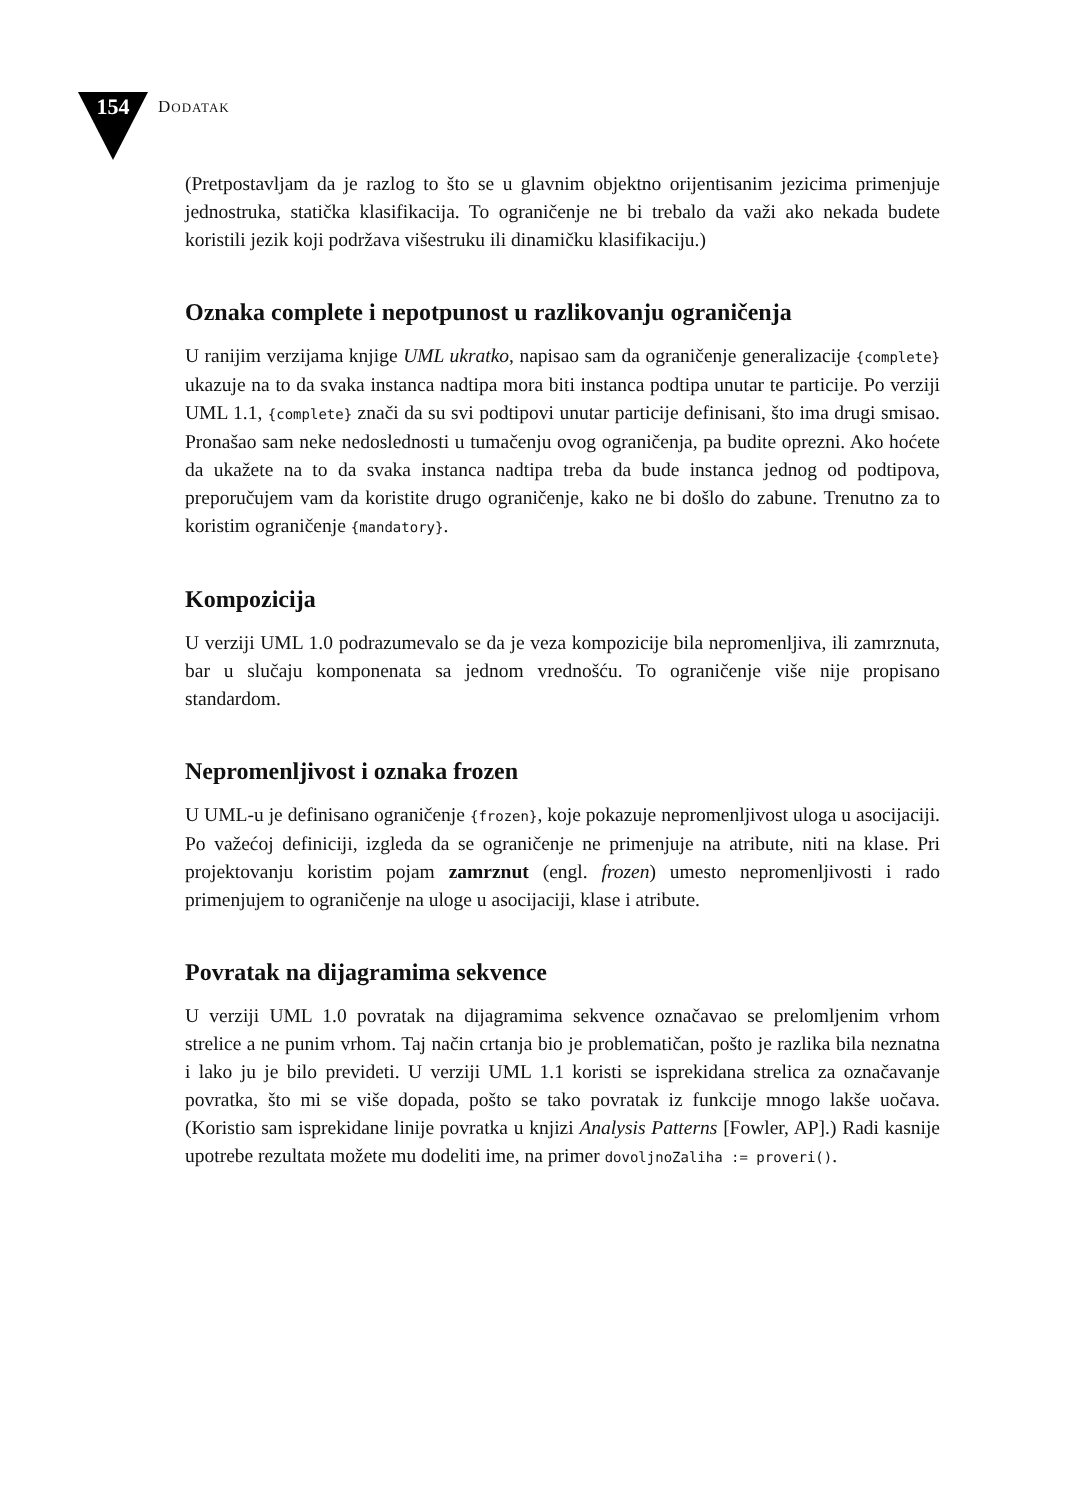154 DODATAK
(Pretpostavljam da je razlog to što se u glavnim objektno orijentisanim jezicima primenjuje jednostruka, statička klasifikacija. To ograničenje ne bi trebalo da važi ako nekada budete koristili jezik koji podržava višestruku ili dinamičku klasifikaciju.)
Oznaka complete i nepotpunost u razlikovanju ograničenja
U ranijim verzijama knjige UML ukratko, napisao sam da ograničenje generalizacije {complete} ukazuje na to da svaka instanca nadtipa mora biti instanca podtipa unutar te particije. Po verziji UML 1.1, {complete} znači da su svi podtipovi unutar particije definisani, što ima drugi smisao. Pronašao sam neke nedoslednosti u tumačenju ovog ograničenja, pa budite oprezni. Ako hoćete da ukažete na to da svaka instanca nadtipa treba da bude instanca jednog od podtipova, preporučujem vam da koristite drugo ograničenje, kako ne bi došlo do zabune. Trenutno za to koristim ograničenje {mandatory}.
Kompozicija
U verziji UML 1.0 podrazumevalo se da je veza kompozicije bila nepromenljiva, ili zamrznuta, bar u slučaju komponenata sa jednom vrednošću. To ograničenje više nije propisano standardom.
Nepromenljivost i oznaka frozen
U UML-u je definisano ograničenje {frozen}, koje pokazuje nepromenljivost uloga u asocijaciji. Po važećoj definiciji, izgleda da se ograničenje ne primenjuje na atribute, niti na klase. Pri projektovanju koristim pojam zamrznut (engl. frozen) umesto nepromenljivosti i rado primenjujem to ograničenje na uloge u asocijaciji, klase i atribute.
Povratak na dijagramima sekvence
U verziji UML 1.0 povratak na dijagramima sekvence označavao se prelomljenim vrhom strelice a ne punim vrhom. Taj način crtanja bio je problematičan, pošto je razlika bila neznatna i lako ju je bilo prevideti. U verziji UML 1.1 koristi se isprekidana strelica za označavanje povratka, što mi se više dopada, pošto se tako povratak iz funkcije mnogo lakše uočava. (Koristio sam isprekidane linije povratka u knjizi Analysis Patterns [Fowler, AP].) Radi kasnije upotrebe rezultata možete mu dodeliti ime, na primer dovoljnoZaliha := proveri().